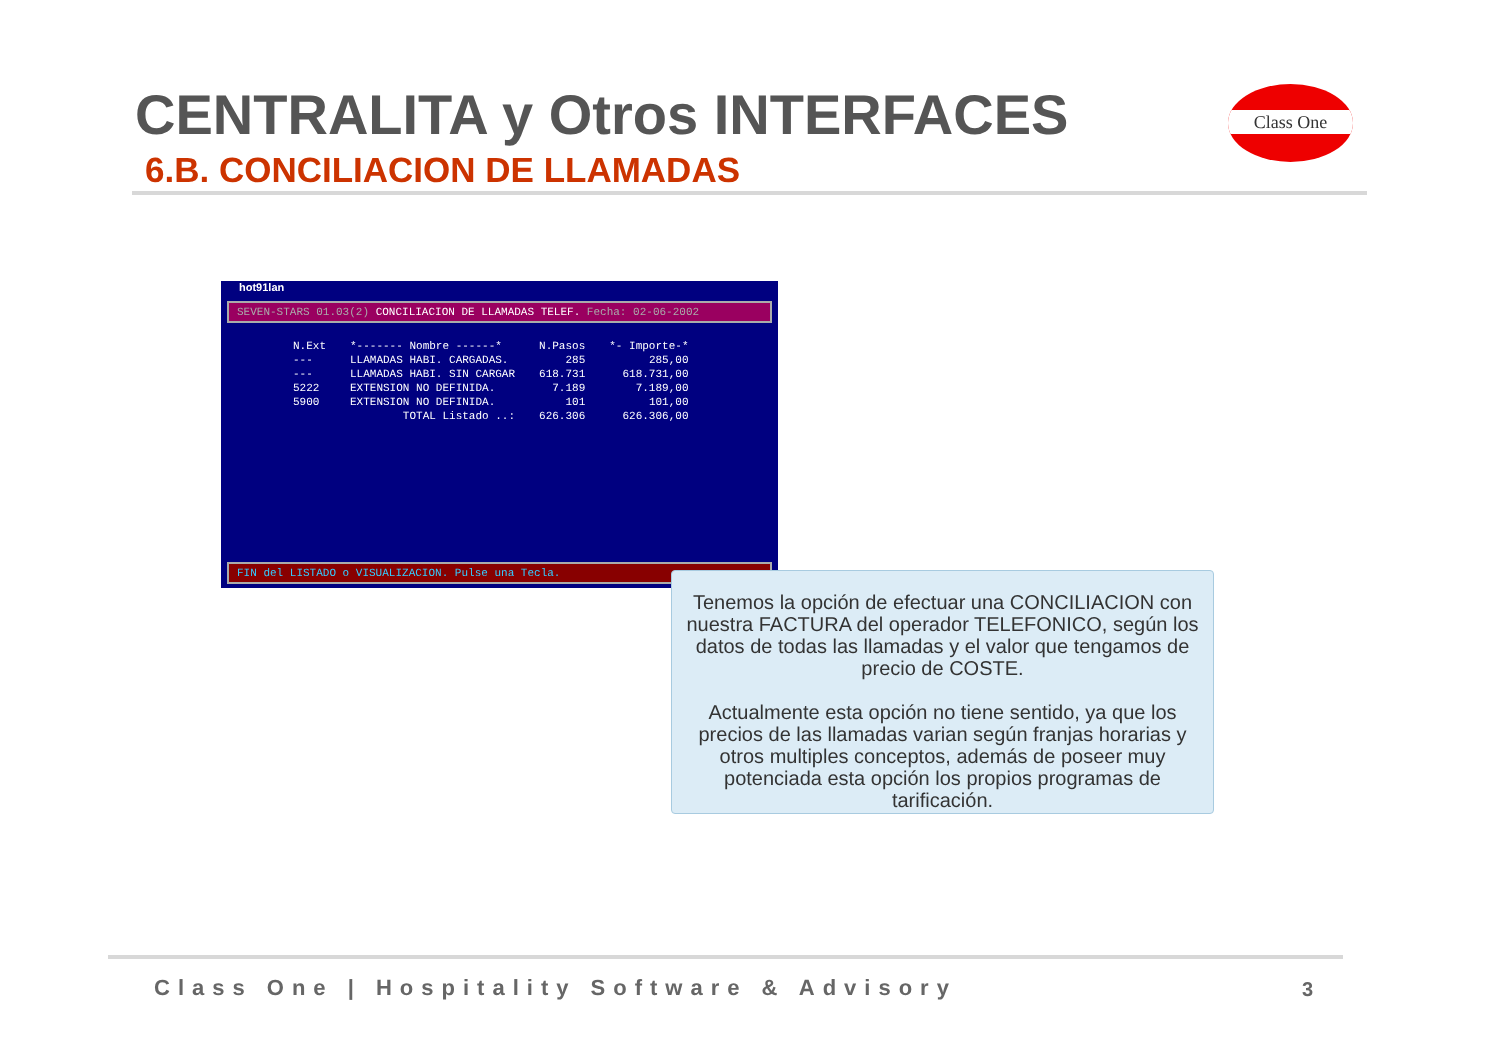CENTRALITA y Otros INTERFACES
6.B. CONCILIACION DE LLAMADAS
Class One
hot91lan
SEVEN-STARS 01.03(2) CONCILIACION DE LLAMADAS TELEF. Fecha: 02-06-2002
| N.Ext | *------- Nombre ------* | N.Pasos | *- Importe-* |
| --- | --- | --- | --- |
| --- | LLAMADAS HABI. CARGADAS. | 285 | 285,00 |
| --- | LLAMADAS HABI. SIN CARGAR | 618.731 | 618.731,00 |
| 5222 | EXTENSION NO DEFINIDA. | 7.189 | 7.189,00 |
| 5900 | EXTENSION NO DEFINIDA. | 101 | 101,00 |
| | TOTAL Listado ..: | 626.306 | 626.306,00 |
FIN del LISTADO o VISUALIZACION. Pulse una Tecla.
Tenemos la opción de efectuar una CONCILIACION con nuestra FACTURA del operador TELEFONICO, según los datos de todas las llamadas y el valor que tengamos de precio de COSTE.
Actualmente esta opción no tiene sentido, ya que los precios de las llamadas varian según franjas horarias y otros multiples conceptos, además de poseer muy potenciada esta opción los propios programas de tarificación.
Class One | Hospitality Software & Advisory
3